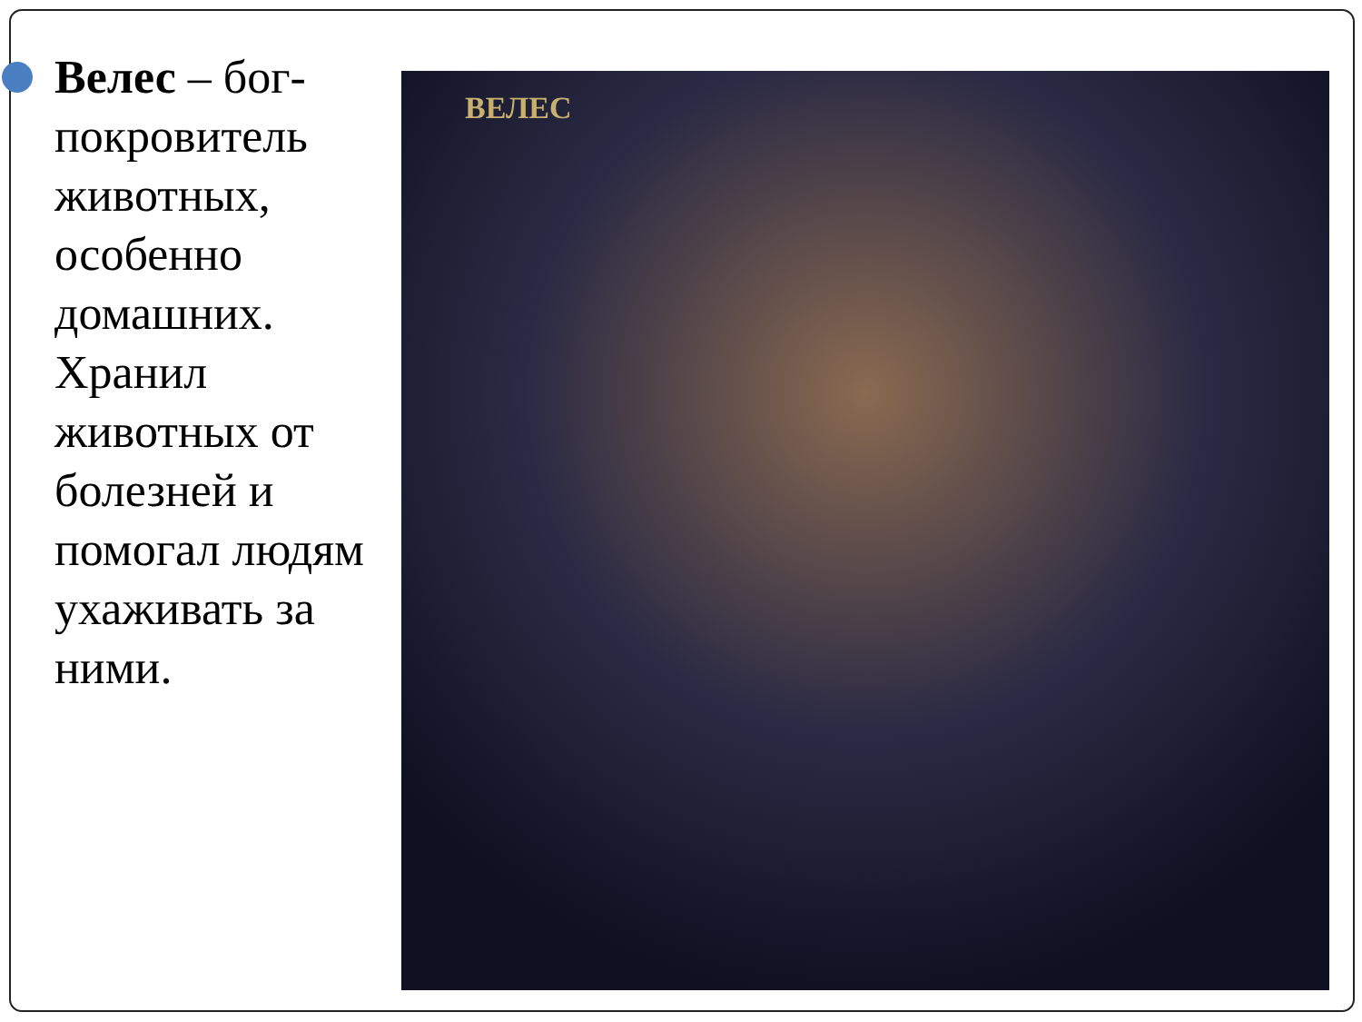Велес – бог-покровитель животных, особенно домашних. Хранил животных от болезней и помогал людям ухаживать за ними.
ВЕЛЕС